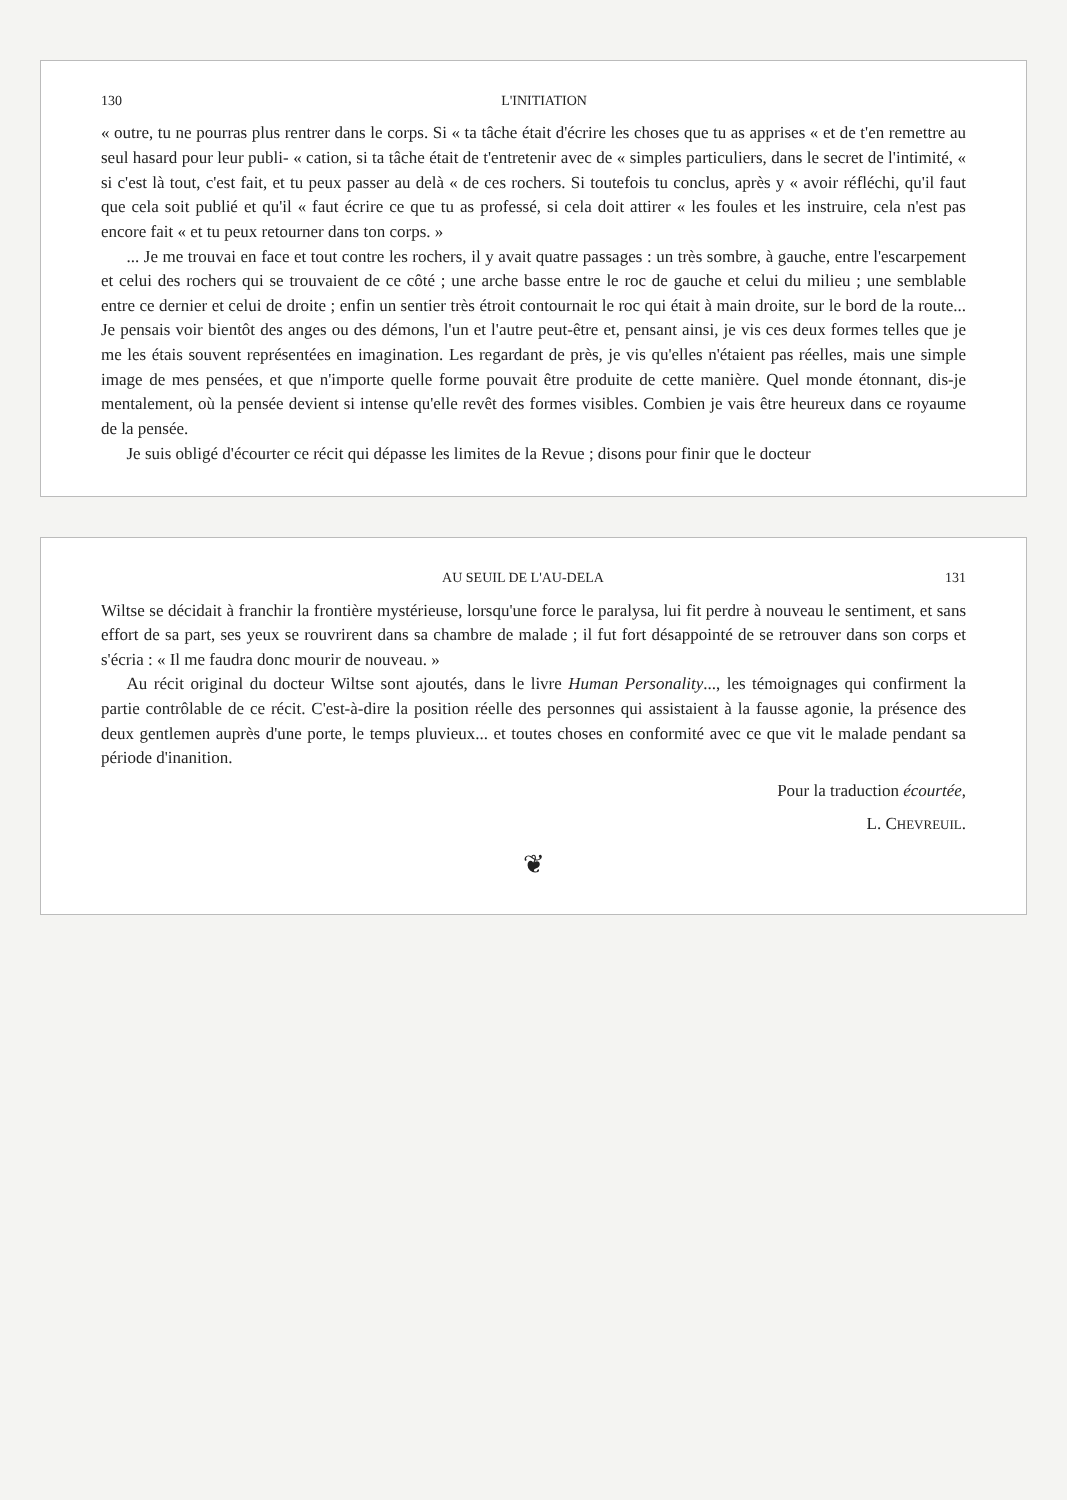130 L'INITIATION
« outre, tu ne pourras plus rentrer dans le corps. Si « ta tâche était d'écrire les choses que tu as apprises « et de t'en remettre au seul hasard pour leur publi- « cation, si ta tâche était de t'entretenir avec de « simples particuliers, dans le secret de l'intimité, « si c'est là tout, c'est fait, et tu peux passer au delà « de ces rochers. Si toutefois tu conclus, après y « avoir réfléchi, qu'il faut que cela soit publié et qu'il « faut écrire ce que tu as professé, si cela doit attirer « les foules et les instruire, cela n'est pas encore fait « et tu peux retourner dans ton corps. »
... Je me trouvai en face et tout contre les rochers, il y avait quatre passages : un très sombre, à gauche, entre l'escarpement et celui des rochers qui se trouvaient de ce côté ; une arche basse entre le roc de gauche et celui du milieu ; une semblable entre ce dernier et celui de droite ; enfin un sentier très étroit contournait le roc qui était à main droite, sur le bord de la route... Je pensais voir bientôt des anges ou des démons, l'un et l'autre peut-être et, pensant ainsi, je vis ces deux formes telles que je me les étais souvent représentées en imagination. Les regardant de près, je vis qu'elles n'étaient pas réelles, mais une simple image de mes pensées, et que n'importe quelle forme pouvait être produite de cette manière. Quel monde étonnant, dis-je mentalement, où la pensée devient si intense qu'elle revêt des formes visibles. Combien je vais être heureux dans ce royaume de la pensée.
Je suis obligé d'écourter ce récit qui dépasse les limites de la Revue ; disons pour finir que le docteur
AU SEUIL DE L'AU-DELA 131
Wiltse se décidait à franchir la frontière mystérieuse, lorsqu'une force le paralysa, lui fit perdre à nouveau le sentiment, et sans effort de sa part, ses yeux se rouvrirent dans sa chambre de malade ; il fut fort désappointé de se retrouver dans son corps et s'écria : « Il me faudra donc mourir de nouveau. »
Au récit original du docteur Wiltse sont ajoutés, dans le livre Human Personality..., les témoignages qui confirment la partie contrôlable de ce récit. C'est-à-dire la position réelle des personnes qui assistaient à la fausse agonie, la présence des deux gentlemen auprès d'une porte, le temps pluvieux... et toutes choses en conformité avec ce que vit le malade pendant sa période d'inanition.
Pour la traduction écourtée,
L. CHEVREUIL.
❦